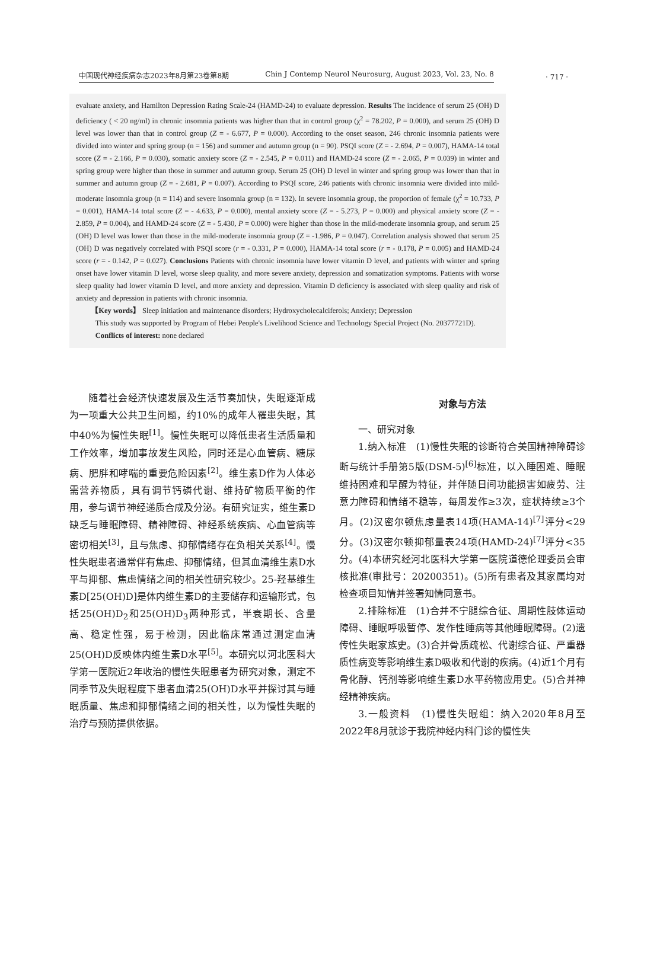中国现代神经疾病杂志2023年8月第23卷第8期 Chin J Contemp Neurol Neurosurg, August 2023, Vol. 23, No. 8
· 717 ·
evaluate anxiety, and Hamilton Depression Rating Scale-24 (HAMD-24) to evaluate depression. Results The incidence of serum 25 (OH) D deficiency ( < 20 ng/ml) in chronic insomnia patients was higher than that in control group (χ<sup>2</sup> = 78.202, P = 0.000), and serum 25 (OH) D level was lower than that in control group (Z = - 6.677, P = 0.000). According to the onset season, 246 chronic insomnia patients were divided into winter and spring group (n = 156) and summer and autumn group (n = 90). PSQI score (Z = - 2.694, P = 0.007), HAMA-14 total score (Z = - 2.166, P = 0.030), somatic anxiety score (Z = - 2.545, P = 0.011) and HAMD-24 score (Z = - 2.065, P = 0.039) in winter and spring group were higher than those in summer and autumn group. Serum 25 (OH) D level in winter and spring group was lower than that in summer and autumn group (Z = - 2.681, P = 0.007). According to PSQI score, 246 patients with chronic insomnia were divided into mild-moderate insomnia group (n = 114) and severe insomnia group (n = 132). In severe insomnia group, the proportion of female (χ<sup>2</sup> = 10.733, P = 0.001), HAMA-14 total score (Z = - 4.633, P = 0.000), mental anxiety score (Z = - 5.273, P = 0.000) and physical anxiety score (Z = - 2.859, P = 0.004), and HAMD-24 score (Z = - 5.430, P = 0.000) were higher than those in the mild-moderate insomnia group, and serum 25 (OH) D level was lower than those in the mild-moderate insomnia group (Z = -1.986, P = 0.047). Correlation analysis showed that serum 25 (OH) D was negatively correlated with PSQI score (r = - 0.331, P = 0.000), HAMA-14 total score (r = - 0.178, P = 0.005) and HAMD-24 score (r = - 0.142, P = 0.027). Conclusions Patients with chronic insomnia have lower vitamin D level, and patients with winter and spring onset have lower vitamin D level, worse sleep quality, and more severe anxiety, depression and somatization symptoms. Patients with worse sleep quality had lower vitamin D level, and more anxiety and depression. Vitamin D deficiency is associated with sleep quality and risk of anxiety and depression in patients with chronic insomnia.
【Key words】 Sleep initiation and maintenance disorders; Hydroxycholecalciferols; Anxiety; Depression
This study was supported by Program of Hebei People's Livelihood Science and Technology Special Project (No. 20377721D).
Conflicts of interest: none declared
随着社会经济快速发展及生活节奏加快，失眠逐渐成为一项重大公共卫生问题，约10%的成年人罹患失眠，其中40%为慢性失眠<sup>[1]</sup>。慢性失眠可以降低患者生活质量和工作效率，增加事故发生风险，同时还是心血管病、糖尿病、肥胖和哮喘的重要危险因素<sup>[2]</sup>。维生素D作为人体必需营养物质，具有调节钙磷代谢、维持矿物质平衡的作用，参与调节神经递质合成及分泌。有研究证实，维生素D缺乏与睡眠障碍、精神障碍、神经系统疾病、心血管病等密切相关<sup>[3]</sup>，且与焦虑、抑郁情绪存在负相关关系<sup>[4]</sup>。慢性失眠患者通常伴有焦虑、抑郁情绪，但其血清维生素D水平与抑郁、焦虑情绪之间的相关性研究较少。25-羟基维生素D[25(OH)D]是体内维生素D的主要储存和运输形式，包括25(OH)D<sub>2</sub>和25(OH)D<sub>3</sub>两种形式，半衰期长、含量高、稳定性强，易于检测，因此临床常通过测定血清25(OH)D反映体内维生素D水平<sup>[5]</sup>。本研究以河北医科大学第一医院近2年收治的慢性失眠患者为研究对象，测定不同季节及失眠程度下患者血清25(OH)D水平并探讨其与睡眠质量、焦虑和抑郁情绪之间的相关性，以为慢性失眠的治疗与预防提供依据。
对象与方法
一、研究对象
1.纳入标准　(1)慢性失眠的诊断符合美国精神障碍诊断与统计手册第5版(DSM-5)<sup>[6]</sup>标准，以入睡困难、睡眠维持困难和早醒为特征，并伴随日间功能损害如疲劳、注意力障碍和情绪不稳等，每周发作≥3次，症状持续≥3个月。(2)汉密尔顿焦虑量表14项(HAMA-14)<sup>[7]</sup>评分<29分。(3)汉密尔顿抑郁量表24项(HAMD-24)<sup>[7]</sup>评分<35分。(4)本研究经河北医科大学第一医院道德伦理委员会审核批准(审批号：20200351)。(5)所有患者及其家属均对检查项目知情并签署知情同意书。
2.排除标准　(1)合并不宁腿综合征、周期性肢体运动障碍、睡眠呼吸暂停、发作性睡病等其他睡眠障碍。(2)遗传性失眠家族史。(3)合并骨质疏松、代谢综合征、严重器质性病变等影响维生素D吸收和代谢的疾病。(4)近1个月有骨化醇、钙剂等影响维生素D水平药物应用史。(5)合并神经精神疾病。
3.一般资料　(1)慢性失眠组：纳入2020年8月至2022年8月就诊于我院神经内科门诊的慢性失